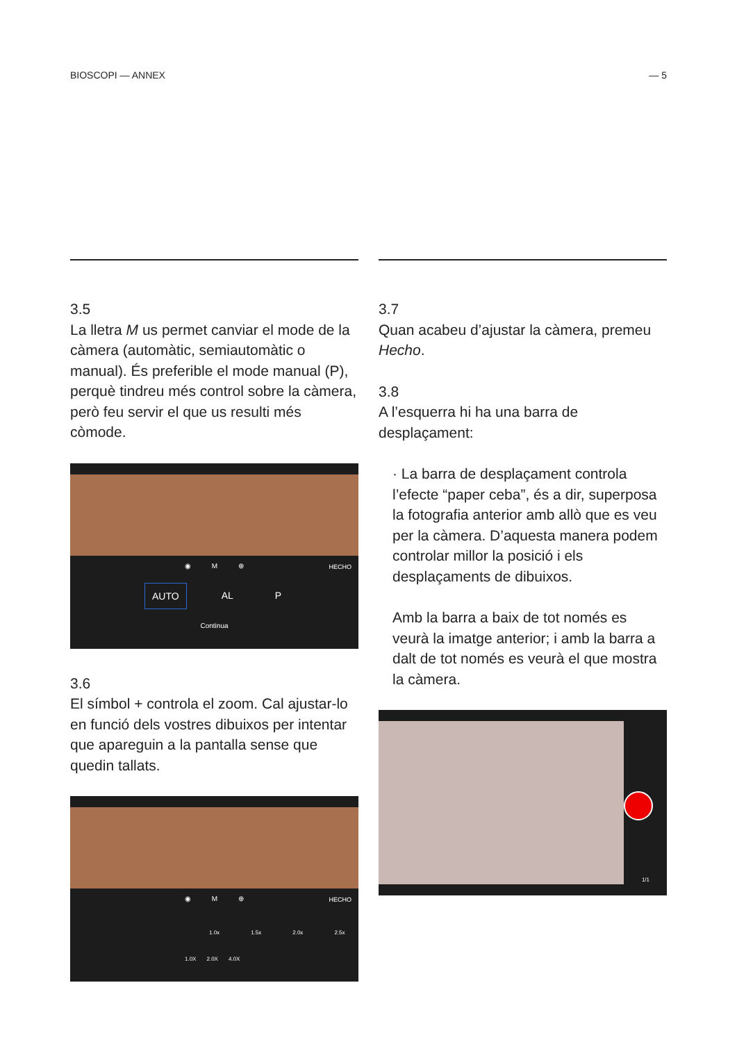BIOSCOPI — ANNEX — 5
3.5
La lletra M us permet canviar el mode de la càmera (automàtic, semiautomàtic o manual). És preferible el mode manual (P), perquè tindreu més control sobre la càmera, però feu servir el que us resulti més còmode.
◉ M ⊕ HECHO
AUTO AL P
Continua
3.6
El símbol + controla el zoom. Cal ajustar-lo en funció dels vostres dibuixos per intentar que apareguin a la pantalla sense que quedin tallats.
◉ M ⊕ HECHO
1.0x 1.5x 2.0x 2.5x
1.0X 2.0X 4.0X
3.7
Quan acabeu d’ajustar la càmera, premeu Hecho.
3.8
A l’esquerra hi ha una barra de desplaçament:
· La barra de desplaçament controla l’efecte “paper ceba”, és a dir, superposa la fotografia anterior amb allò que es veu per la càmera. D’aquesta manera podem controlar millor la posició i els desplaçaments de dibuixos.
Amb la barra a baix de tot només es veurà la imatge anterior; i amb la barra a dalt de tot només es veurà el que mostra la càmera.
1/1